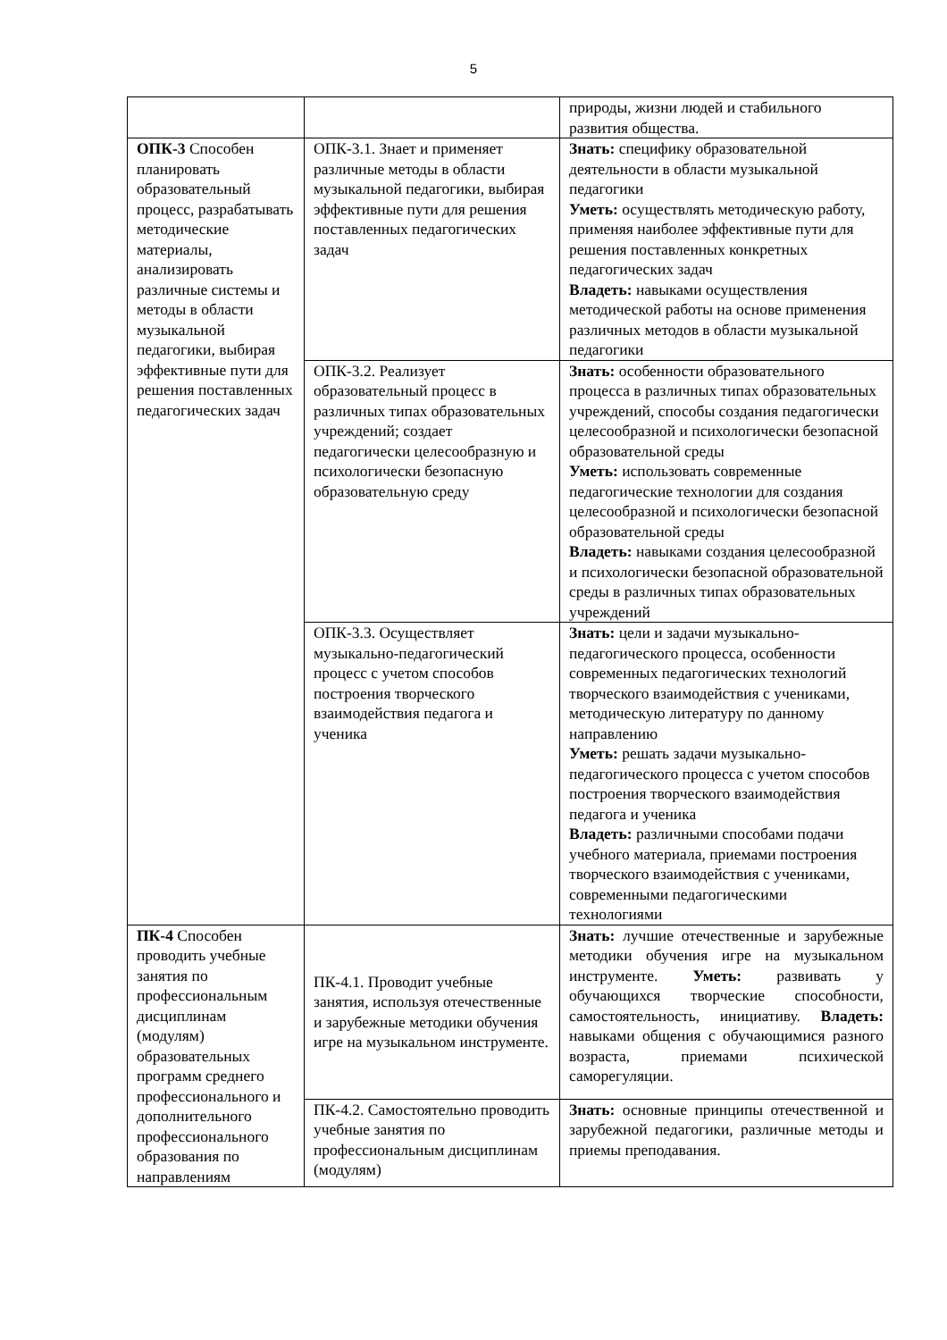5
| | | природы, жизни людей и стабильного развития общества. |
| ОПК-3 Способен планировать образовательный процесс, разрабатывать методические материалы, анализировать различные системы и методы в области музыкальной педагогики, выбирая эффективные пути для решения поставленных педагогических задач | ОПК-3.1. Знает и применяет различные методы в области музыкальной педагогики, выбирая эффективные пути для решения поставленных педагогических задач | Знать: специфику образовательной деятельности в области музыкальной педагогики Уметь: осуществлять методическую работу, применяя наиболее эффективные пути для решения поставленных конкретных педагогических задач Владеть: навыками осуществления методической работы на основе применения различных методов в области музыкальной педагогики |
| | ОПК-3.2. Реализует образовательный процесс в различных типах образовательных учреждений; создает педагогически целесообразную и психологически безопасную образовательную среду | Знать: особенности образовательного процесса в различных типах образовательных учреждений, способы создания педагогически целесообразной и психологически безопасной образовательной среды Уметь: использовать современные педагогические технологии для создания целесообразной и психологически безопасной образовательной среды Владеть: навыками создания целесообразной и психологически безопасной образовательной среды в различных типах образовательных учреждений |
| | ОПК-3.3. Осуществляет музыкально-педагогический процесс с учетом способов построения творческого взаимодействия педагога и ученика | Знать: цели и задачи музыкально-педагогического процесса, особенности современных педагогических технологий творческого взаимодействия с учениками, методическую литературу по данному направлению Уметь: решать задачи музыкально-педагогического процесса с учетом способов построения творческого взаимодействия педагога и ученика Владеть: различными способами подачи учебного материала, приемами построения творческого взаимодействия с учениками, современными педагогическими технологиями |
| ПК-4 Способен проводить учебные занятия по профессиональным дисциплинам (модулям) образовательных программ среднего профессионального и дополнительного профессионального образования по направлениям | ПК-4.1. Проводит учебные занятия, используя отечественные и зарубежные методики обучения игре на музыкальном инструменте. | Знать: лучшие отечественные и зарубежные методики обучения игре на музыкальном инструменте. Уметь: развивать у обучающихся творческие способности, самостоятельность, инициативу. Владеть: навыками общения с обучающимися разного возраста, приемами психической саморегуляции. |
| | ПК-4.2. Самостоятельно проводить учебные занятия по профессиональным дисциплинам (модулям) | Знать: основные принципы отечественной и зарубежной педагогики, различные методы и приемы преподавания. |